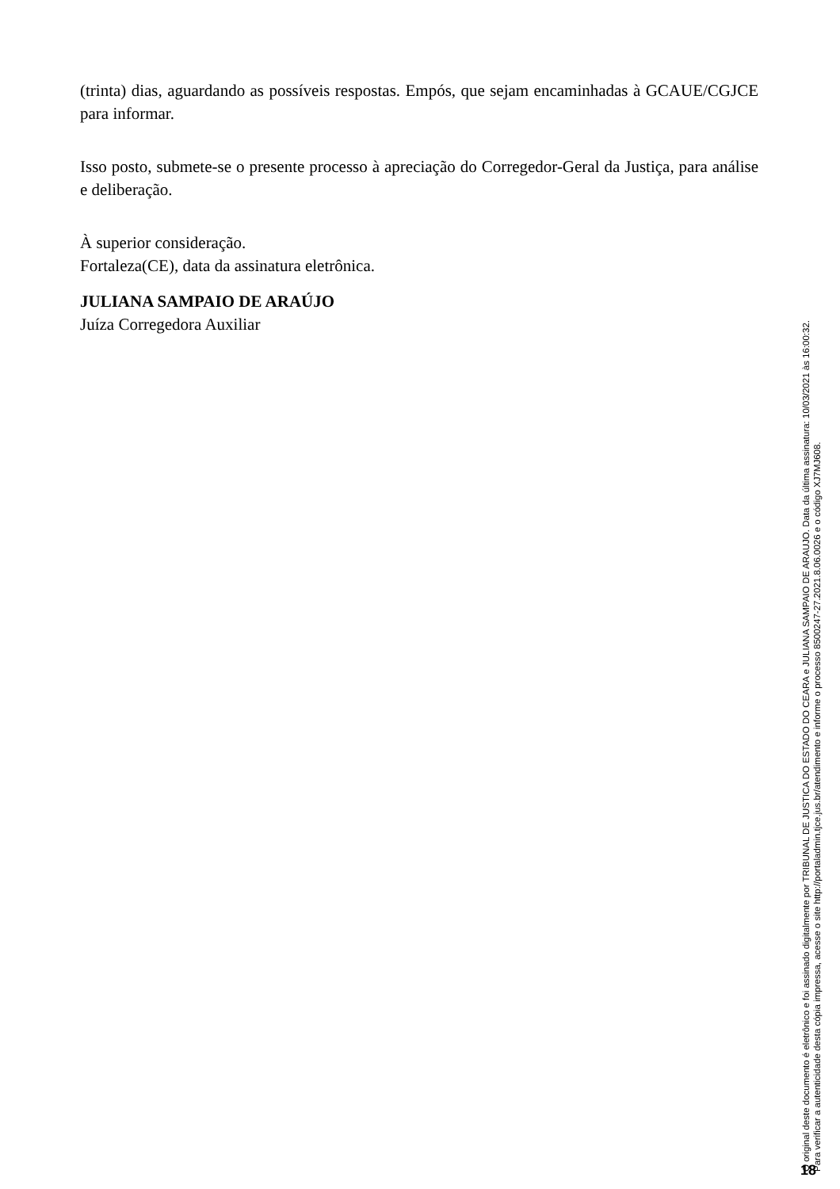(trinta) dias, aguardando as possíveis respostas. Empós, que sejam encaminhadas à GCAUE/CGJCE para informar.
Isso posto, submete-se o presente processo à apreciação do Corregedor-Geral da Justiça, para análise e deliberação.
À superior consideração.
Fortaleza(CE), data da assinatura eletrônica.
JULIANA SAMPAIO DE ARAÚJO
Juíza Corregedora Auxiliar
O original deste documento é eletrônico e foi assinado digitalmente por TRIBUNAL DE JUSTICA DO ESTADO DO CEARA e JULIANA SAMPAIO DE ARAUJO. Data da última assinatura: 10/03/2021 às 16:00:32.
Para verificar a autenticidade desta cópia impressa, acesse o site http://portaladmin.tjce.jus.br/atendimento e informe o processo 8500247-27.2021.8.06.0026 e o código XJ7MJ608.
18